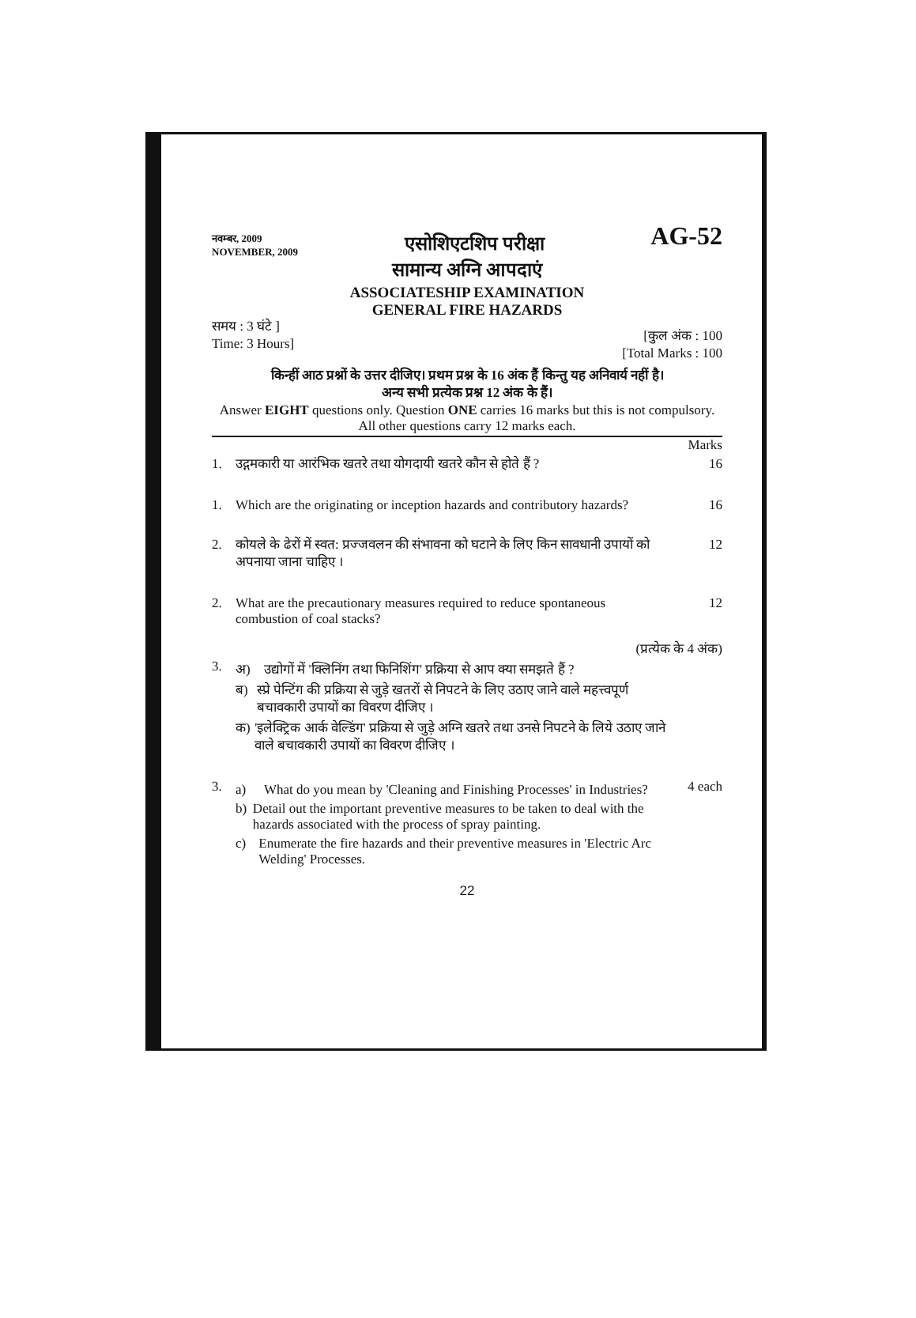नवम्बर, 2009
NOVEMBER, 2009
एसोशिएटशिप परीक्षा
AG-52
सामान्य अग्नि आपदाएं
ASSOCIATESHIP EXAMINATION
GENERAL FIRE HAZARDS
समय : 3 घंटे ]
Time: 3 Hours]
[कुल अंक : 100
[Total Marks : 100
किन्हीं आठ प्रश्नों के उत्तर दीजिए। प्रथम प्रश्न के 16 अंक हैं किन्तु यह अनिवार्य नहीं है।
अन्य सभी प्रत्येक प्रश्न 12 अंक के हैं।
Answer EIGHT questions only. Question ONE carries 16 marks but this is not compulsory. All other questions carry 12 marks each.
Marks
1. उद्गमकारी या आरंभिक खतरे तथा योगदायी खतरे कौन से होते हैं ?
16
1. Which are the originating or inception hazards and contributory hazards?
16
2. कोयले के ढेरों में स्वत: प्रज्जवलन की संभावना को घटाने के लिए किन सावधानी उपायों को अपनाया जाना चाहिए ।
12
2. What are the precautionary measures required to reduce spontaneous combustion of coal stacks?
12
(प्रत्येक के 4 अंक)
3.
अ) उद्योगों में 'क्लिनिंग तथा फिनिशिंग' प्रक्रिया से आप क्या समझते हैं ?
ब) स्प्रे पेन्टिंग की प्रक्रिया से जुड़े खतरों से निपटने के लिए उठाए जाने वाले महत्त्वपूर्ण बचावकारी उपायों का विवरण दीजिए ।
क) 'इलेक्ट्रिक आर्क वेल्डिंग' प्रक्रिया से जुड़े अग्नि खतरे तथा उनसे निपटने के लिये उठाए जाने वाले बचावकारी उपायों का विवरण दीजिए ।
3.
a) What do you mean by 'Cleaning and Finishing Processes' in Industries?
b) Detail out the important preventive measures to be taken to deal with the hazards associated with the process of spray painting.
c) Enumerate the fire hazards and their preventive measures in 'Electric Arc Welding' Processes.
4 each
22